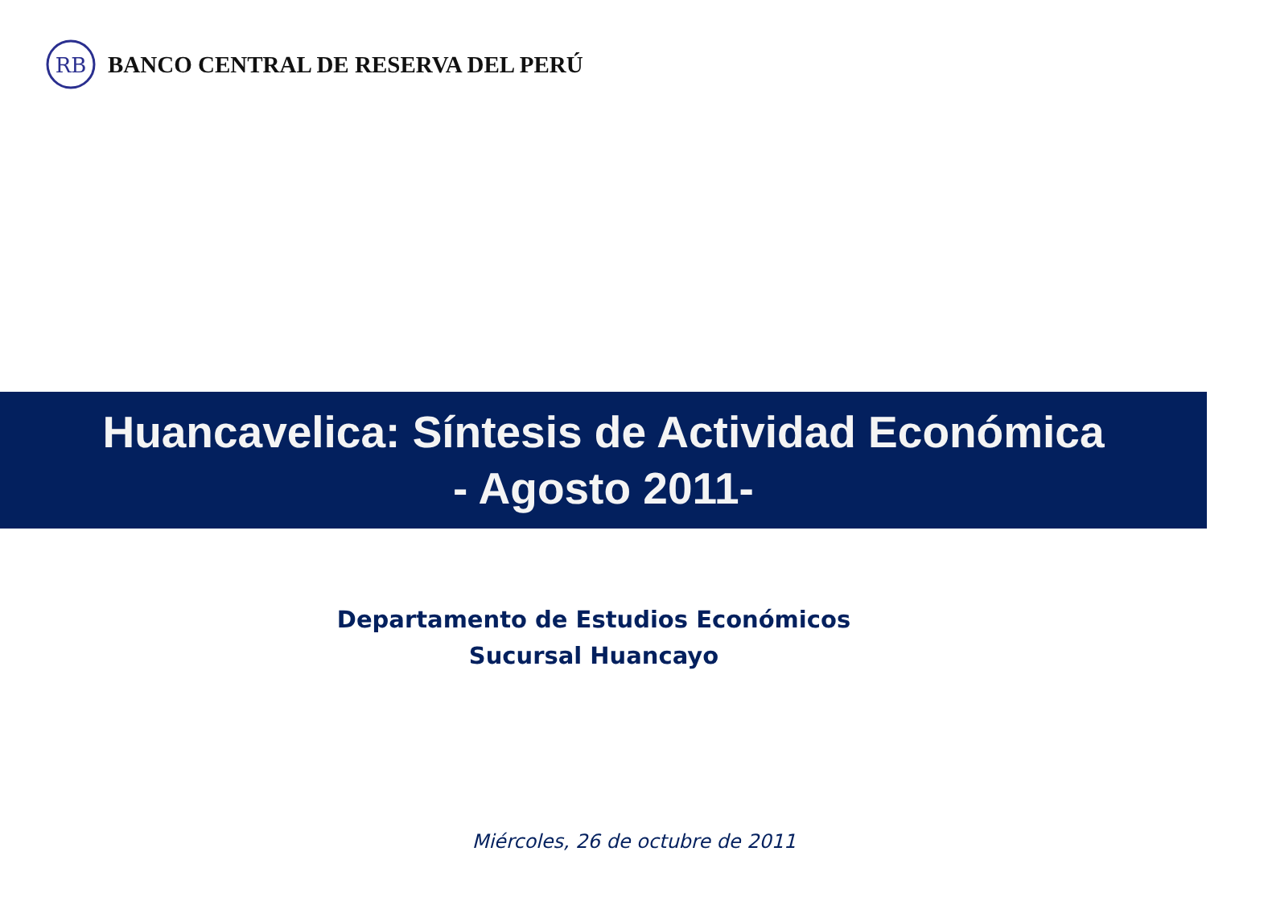RB
BANCO CENTRAL DE RESERVA DEL PERÚ
Huancavelica: Síntesis de Actividad Económica
- Agosto 2011-
Departamento de Estudios Económicos
Sucursal Huancayo
Miércoles, 26 de octubre de 2011